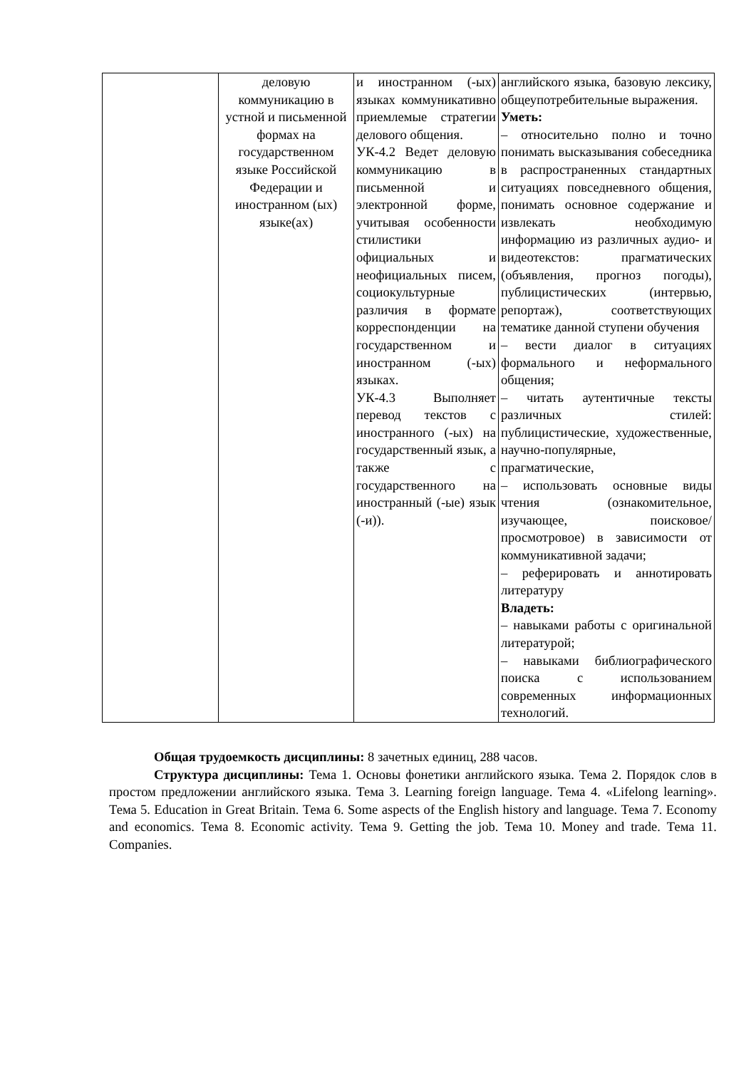| | деловую коммуникацию в устной и письменной формах на государственном языке Российской Федерации и иностранном (ых) языке(ах) | и иностранном (-ых) языках коммуникативно приемлемые стратегии делового общения. УК-4.2 Ведет деловую коммуникацию в письменной и электронной форме, учитывая особенности стилистики официальных и неофициальных писем, социокультурные различия в формате корреспонденции на государственном и иностранном (-ых) языках. УК-4.3 Выполняет перевод текстов с иностранного (-ых) на государственный язык, а также с государственного на иностранный (-ые) язык (-и)). | английского языка, базовую лексику, общеупотребительные выражения. Уметь: – относительно полно и точно понимать высказывания собеседника в распространенных стандартных ситуациях повседневного общения, понимать основное содержание и извлекать необходимую информацию из различных аудио- и видеотекстов: прагматических (объявления, прогноз погоды), публицистических (интервью, репортаж), соответствующих тематике данной ступени обучения – вести диалог в ситуациях формального и неформального общения; – читать аутентичные тексты различных стилей: публицистические, художественные, научно-популярные, прагматические, – использовать основные виды чтения (ознакомительное, изучающее, поисковое/просмотровое) в зависимости от коммуникативной задачи; – реферировать и аннотировать литературу Владеть: – навыками работы с оригинальной литературой; – навыками библиографического поиска с использованием современных информационных технологий. |
Общая трудоемкость дисциплины: 8 зачетных единиц, 288 часов.
Структура дисциплины: Тема 1. Основы фонетики английского языка. Тема 2. Порядок слов в простом предложении английского языка. Тема 3. Learning foreign language. Тема 4. «Lifelong learning». Тема 5. Education in Great Britain. Тема 6. Some aspects of the English history and language. Тема 7. Economy and economics. Тема 8. Economic activity. Тема 9. Getting the job. Тема 10. Money and trade. Тема 11. Companies.